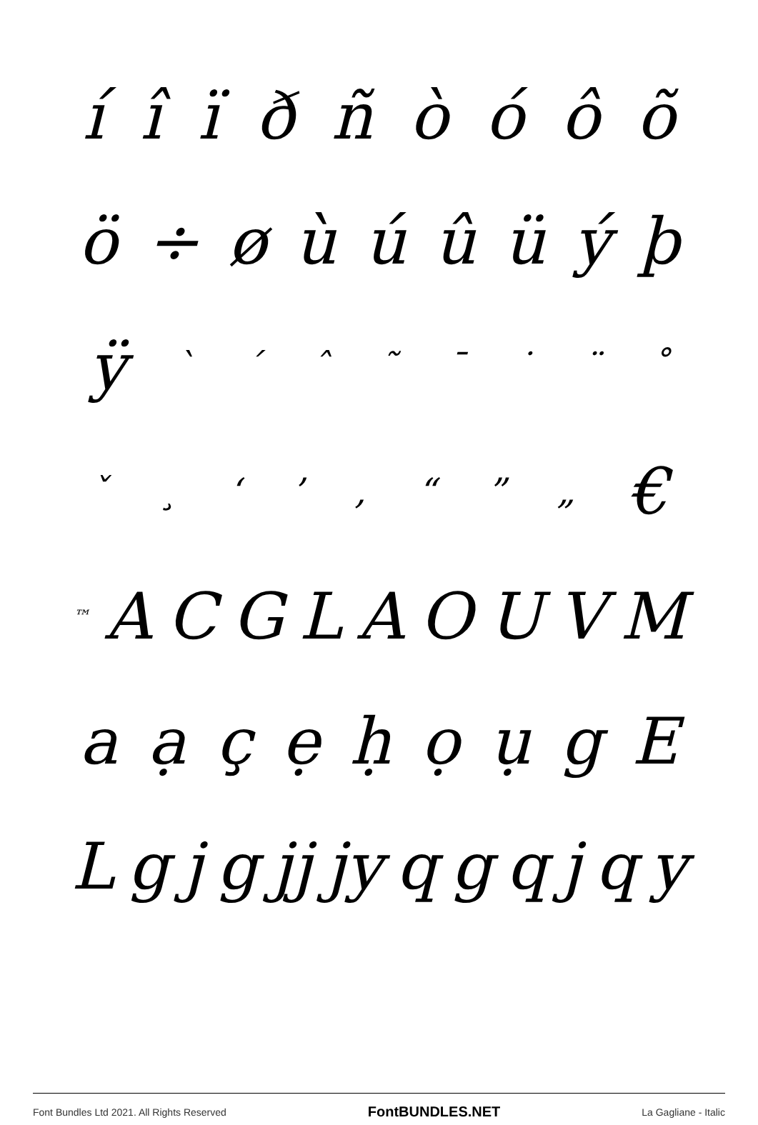í î ï ð ñ ò ó ô õ
ö ÷ ø ù ú û ü ý þ
ÿ ˋ ˊ ˆ ˜ ¯ ˙ ¨ ˚
ˇ ¸ ‘ ’ ‚ “ ” „ €
™ A C G L A O U V M
a ạ ç ẹ ḥ ọ ụ g E
L g j g jj jy q g q j q y
Font Bundles Ltd 2021. All Rights Reserved FontBUNDLES.NET La Gagliane - Italic